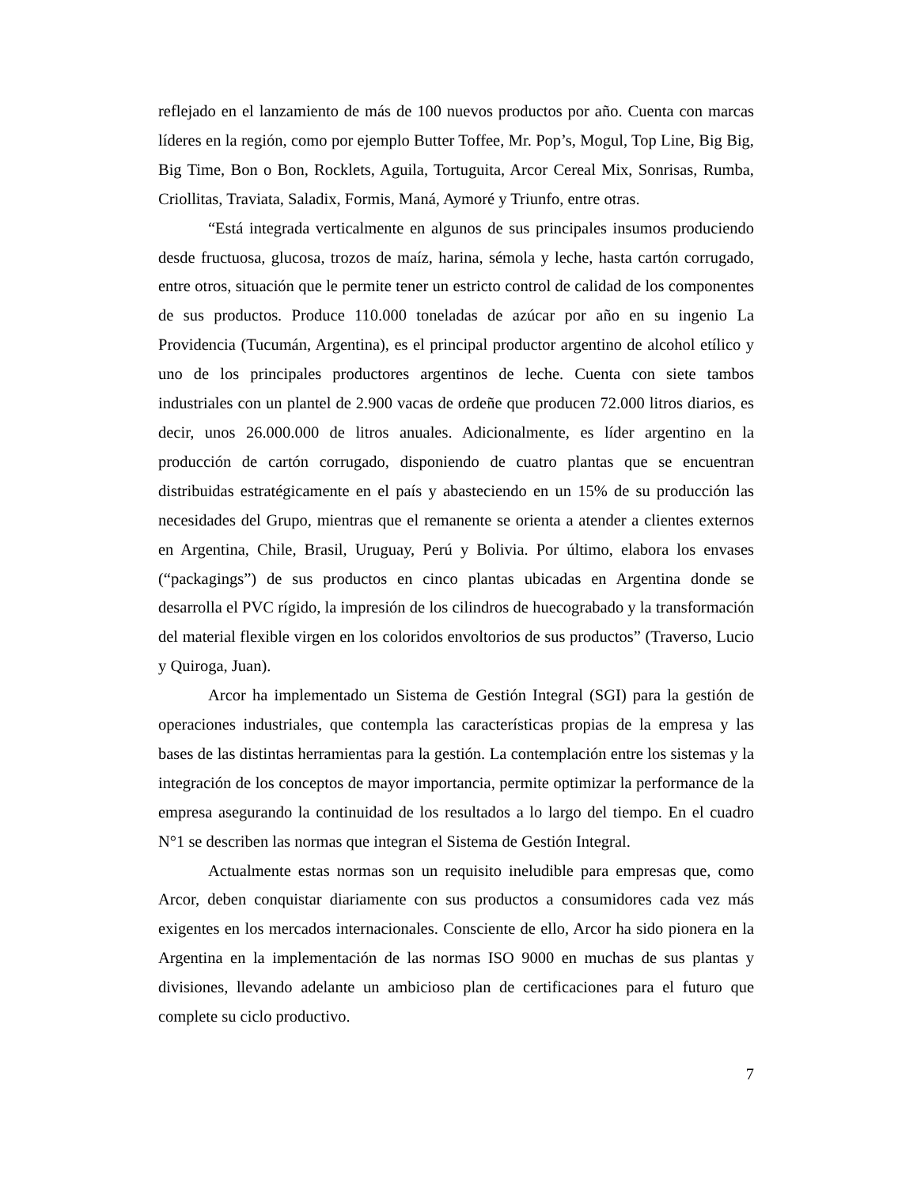reflejado en el lanzamiento de más de 100 nuevos productos por año. Cuenta con marcas líderes en la región, como por ejemplo Butter Toffee, Mr. Pop’s, Mogul, Top Line, Big Big, Big Time, Bon o Bon, Rocklets, Aguila, Tortuguita, Arcor Cereal Mix, Sonrisas, Rumba, Criollitas, Traviata, Saladix, Formis, Maná, Aymoré y Triunfo, entre otras.
“Está integrada verticalmente en algunos de sus principales insumos produciendo desde fructuosa, glucosa, trozos de maíz, harina, sémola y leche, hasta cartón corrugado, entre otros, situación que le permite tener un estricto control de calidad de los componentes de sus productos. Produce 110.000 toneladas de azúcar por año en su ingenio La Providencia (Tucumán, Argentina), es el principal productor argentino de alcohol etílico y uno de los principales productores argentinos de leche. Cuenta con siete tambos industriales con un plantel de 2.900 vacas de ordeñe que producen 72.000 litros diarios, es decir, unos 26.000.000 de litros anuales. Adicionalmente, es líder argentino en la producción de cartón corrugado, disponiendo de cuatro plantas que se encuentran distribuidas estratégicamente en el país y abasteciendo en un 15% de su producción las necesidades del Grupo, mientras que el remanente se orienta a atender a clientes externos en Argentina, Chile, Brasil, Uruguay, Perú y Bolivia. Por último, elabora los envases (“packagings”) de sus productos en cinco plantas ubicadas en Argentina donde se desarrolla el PVC rígido, la impresión de los cilindros de huecograbado y la transformación del material flexible virgen en los coloridos envoltorios de sus productos” (Traverso, Lucio y Quiroga, Juan).
Arcor ha implementado un Sistema de Gestión Integral (SGI) para la gestión de operaciones industriales, que contempla las características propias de la empresa y las bases de las distintas herramientas para la gestión. La contemplación entre los sistemas y la integración de los conceptos de mayor importancia, permite optimizar la performance de la empresa asegurando la continuidad de los resultados a lo largo del tiempo. En el cuadro N°1 se describen las normas que integran el Sistema de Gestión Integral.
Actualmente estas normas son un requisito ineludible para empresas que, como Arcor, deben conquistar diariamente con sus productos a consumidores cada vez más exigentes en los mercados internacionales. Consciente de ello, Arcor ha sido pionera en la Argentina en la implementación de las normas ISO 9000 en muchas de sus plantas y divisiones, llevando adelante un ambicioso plan de certificaciones para el futuro que complete su ciclo productivo.
7